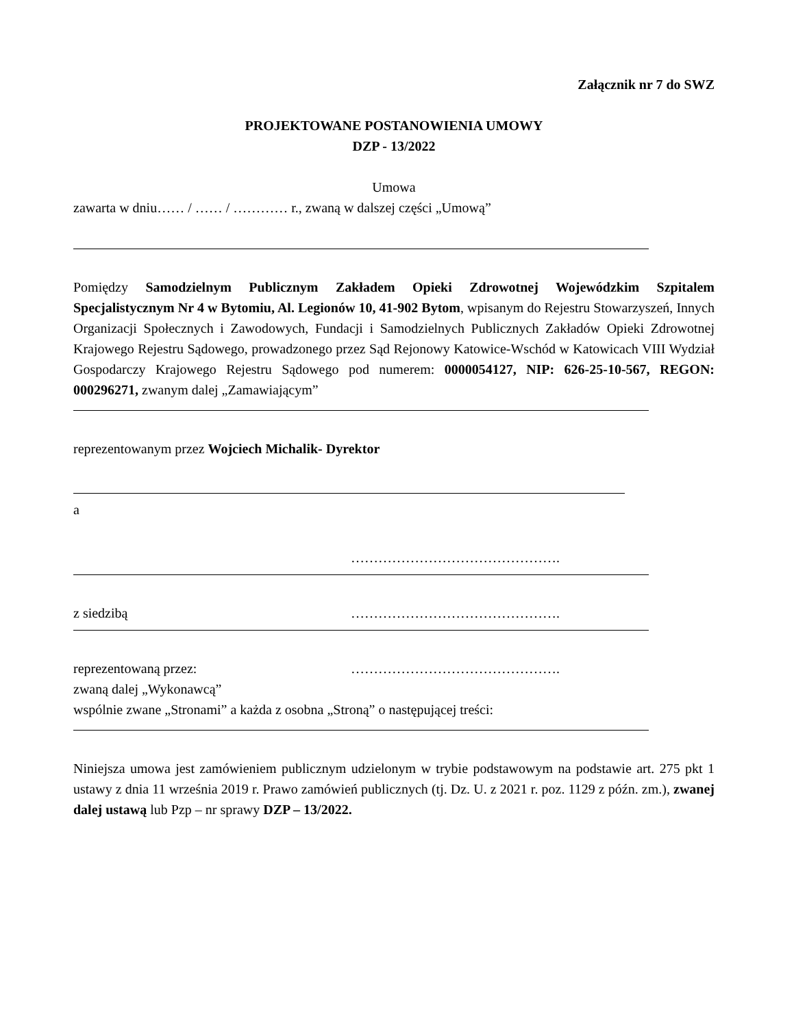Załącznik nr 7 do SWZ
PROJEKTOWANE POSTANOWIENIA UMOWY
DZP - 13/2022
Umowa
zawarta w dniu…… / …… / ………… r., zwaną w dalszej części „Umową”
Pomiędzy Samodzielnym Publicznym Zakładem Opieki Zdrowotnej Wojewódzkim Szpitalem Specjalistycznym Nr 4 w Bytomiu, Al. Legionów 10, 41-902 Bytom, wpisanym do Rejestru Stowarzyszeń, Innych Organizacji Społecznych i Zawodowych, Fundacji i Samodzielnych Publicznych Zakładów Opieki Zdrowotnej Krajowego Rejestru Sądowego, prowadzonego przez Sąd Rejonowy Katowice-Wschód w Katowicach VIII Wydział Gospodarczy Krajowego Rejestru Sądowego pod numerem: 0000054127, NIP: 626-25-10-567, REGON: 000296271, zwanym dalej „Zamawiającym”
reprezentowanym przez Wojciech Michalik- Dyrektor
a
……………………………………….
z siedzibą ……………………………………….
reprezentowaną przez: ……………………………………….
zwaną dalej „Wykonawcą”
wspólnie zwane „Stronami” a każda z osobna „Stroną” o następującej treści:
Niniejsza umowa jest zamówieniem publicznym udzielonym w trybie podstawowym na podstawie art. 275 pkt 1 ustawy z dnia 11 września 2019 r. Prawo zamówień publicznych (tj. Dz. U. z 2021 r. poz. 1129 z późn. zm.), zwanej dalej ustawą lub Pzp – nr sprawy DZP – 13/2022.